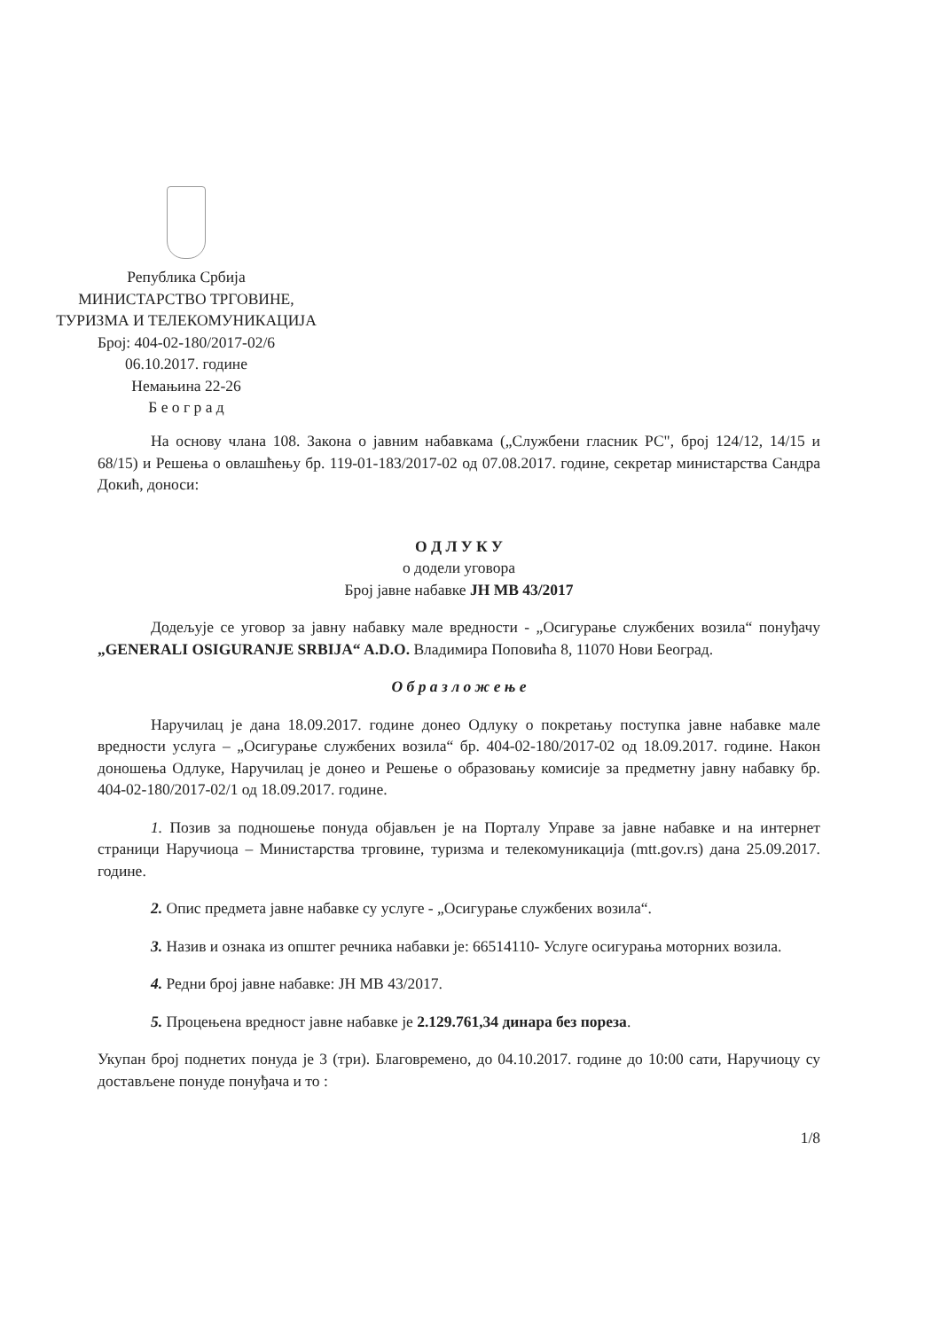Република Србија
МИНИСТАРСТВО ТРГОВИНЕ,
ТУРИЗМА И ТЕЛЕКОМУНИКАЦИЈА
Број: 404-02-180/2017-02/6
06.10.2017. године
Немањина 22-26
Б е о г р а д
На основу члана 108. Закона о јавним набавкама („Службени гласник РС", број 124/12, 14/15 и 68/15) и Решења о овлашћењу бр. 119-01-183/2017-02 од 07.08.2017. године, секретар министарства Сандра Докић, доноси:
О Д Л У К У
о додели уговора
Број јавне набавке ЈН МВ 43/2017
Додељује се уговор за јавну набавку мале вредности - „Осигурање службених возила“ понуђачу „GENERALI OSIGURANJE SRBIJA“ A.D.O. Владимира Поповића 8, 11070 Нови Београд.
О б р а з л о ж е њ е
Наручилац је дана 18.09.2017. године донео Одлуку о покретању поступка јавне набавке мале вредности услуга – „Осигурање службених возила“ бр. 404-02-180/2017-02 од 18.09.2017. године. Након доношења Одлуке, Наручилац је донео и Решење о образовању комисије за предметну јавну набавку бр. 404-02-180/2017-02/1 од 18.09.2017. године.
1. Позив за подношење понуда објављен је на Порталу Управе за јавне набавке и на интернет страници Наручиоца – Министарства трговине, туризма и телекомуникација (mtt.gov.rs) дана 25.09.2017. године.
2. Опис предмета јавне набавке су услуге - „Осигурање службених возила“.
3. Назив и ознака из општег речника набавки је: 66514110- Услуге осигурања моторних возила.
4. Редни број јавне набавке: ЈН МВ 43/2017.
5. Процењена вредност јавне набавке је 2.129.761,34 динара без пореза.
Укупан број поднетих понуда је 3 (три). Благовремено, до 04.10.2017. године до 10:00 сати, Наручиоцу су достављене понуде понуђача и то :
1/8